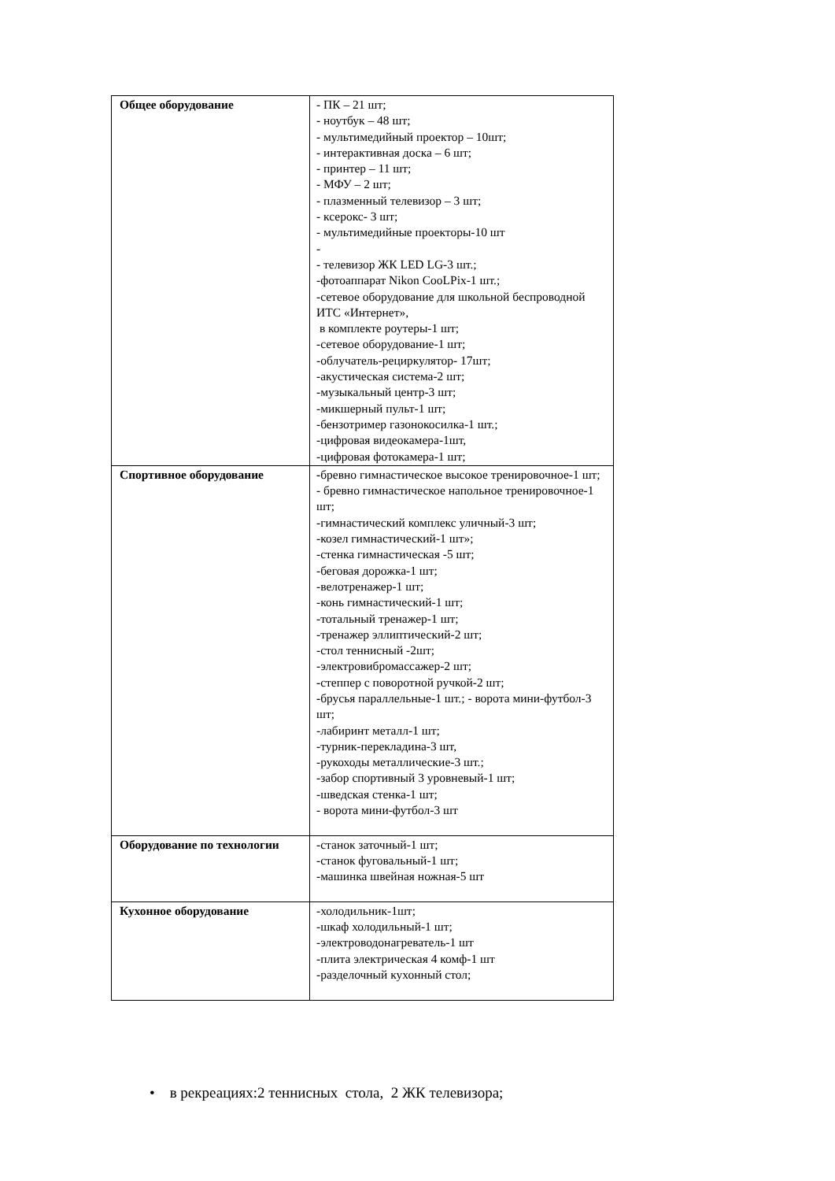| Общее оборудование | - ПК – 21 шт; - ноутбук – 48 шт; - мультимедийный проектор – 10шт; - интерактивная доска – 6 шт; - принтер – 11 шт; - МФУ – 2 шт; - плазменный телевизор – 3 шт; - ксерокс- 3 шт; - мультимедийные проекторы-10 шт - - телевизор ЖК LED LG-3 шт.; -фотоаппарат Nikon CooLPix-1 шт.; -сетевое оборудование для школьной беспроводной ИТС «Интернет», в комплекте роутеры-1 шт; -сетевое оборудование-1 шт; -облучатель-рециркулятор- 17шт; -акустическая система-2 шт; -музыкальный центр-3 шт; -микшерный пульт-1 шт; -бензотример газонокосилка-1 шт.; -цифровая видеокамера-1шт, -цифровая фотокамера-1 шт; |
| Спортивное оборудование | - бревно гимнастическое высокое тренировочное-1 шт; - бревно гимнастическое напольное тренировочное-1 шт; -гимнастический комплекс уличный-3 шт; -козел гимнастический-1 шт»; -стенка гимнастическая -5 шт; -беговая дорожка-1 шт; -велотренажер-1 шт; -конь гимнастический-1 шт; -тотальный тренажер-1 шт; -тренажер эллиптический-2 шт; -стол теннисный -2шт; -электровибромассажер-2 шт; - степпер с поворотной ручкой-2 шт; - брусья параллельные-1 шт.; - ворота мини-футбол-3 шт; -лабиринт металл-1 шт; -турник-перекладина-3 шт, -рукоходы металлические-3 шт.; -забор спортивный 3 уровневый-1 шт; -шведская стенка-1 шт; - ворота мини-футбол-3 шт |
| Оборудование по технологии | -станок заточный-1 шт; -станок фуговальный-1 шт; -машинка швейная ножная-5 шт |
| Кухонное оборудование | -холодильник-1шт; -шкаф холодильный-1 шт; -электроводонагреватель-1 шт -плита электрическая 4 комф-1 шт -разделочный кухонный стол; |
• в рекреациях:2 теннисных стола, 2 ЖК телевизора;